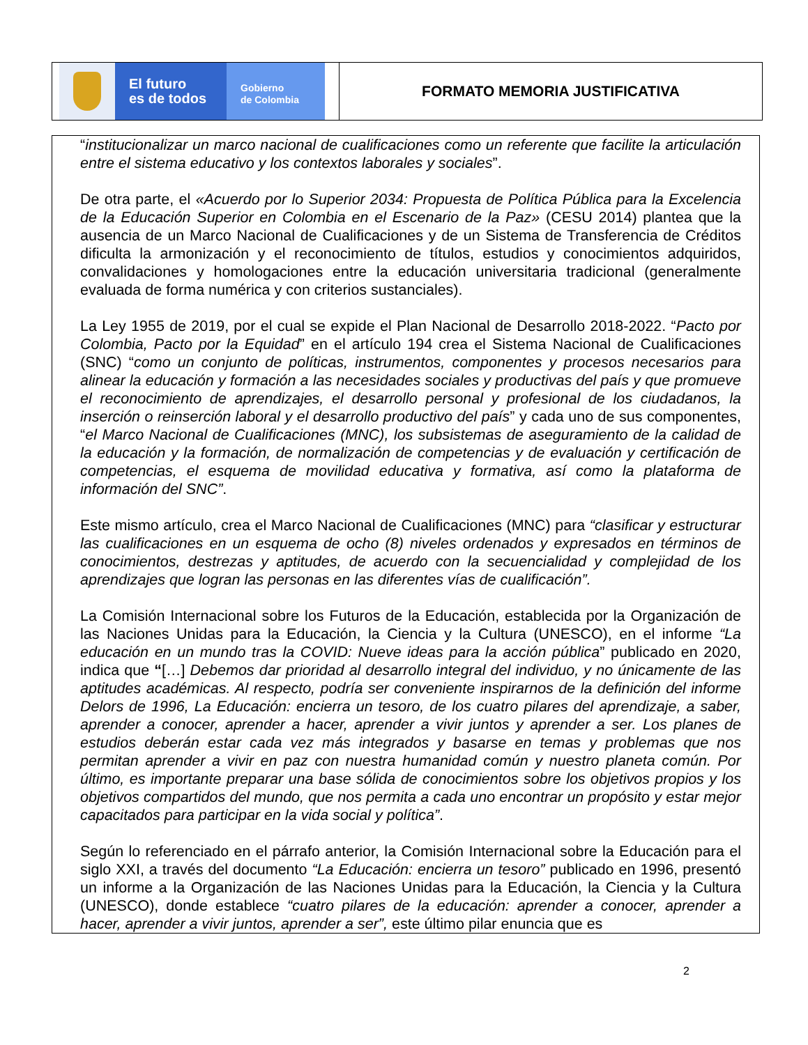El futuro
es de todos
Gobierno
de Colombia
FORMATO MEMORIA JUSTIFICATIVA
“institucionalizar un marco nacional de cualificaciones como un referente que facilite la articulación entre el sistema educativo y los contextos laborales y sociales”.
De otra parte, el «Acuerdo por lo Superior 2034: Propuesta de Política Pública para la Excelencia de la Educación Superior en Colombia en el Escenario de la Paz» (CESU 2014) plantea que la ausencia de un Marco Nacional de Cualificaciones y de un Sistema de Transferencia de Créditos dificulta la armonización y el reconocimiento de títulos, estudios y conocimientos adquiridos, convalidaciones y homologaciones entre la educación universitaria tradicional (generalmente evaluada de forma numérica y con criterios sustanciales).
La Ley 1955 de 2019, por el cual se expide el Plan Nacional de Desarrollo 2018-2022. “Pacto por Colombia, Pacto por la Equidad” en el artículo 194 crea el Sistema Nacional de Cualificaciones (SNC) “como un conjunto de políticas, instrumentos, componentes y procesos necesarios para alinear la educación y formación a las necesidades sociales y productivas del país y que promueve el reconocimiento de aprendizajes, el desarrollo personal y profesional de los ciudadanos, la inserción o reinserción laboral y el desarrollo productivo del país” y cada uno de sus componentes, “el Marco Nacional de Cualificaciones (MNC), los subsistemas de aseguramiento de la calidad de la educación y la formación, de normalización de competencias y de evaluación y certificación de competencias, el esquema de movilidad educativa y formativa, así como la plataforma de información del SNC”.
Este mismo artículo, crea el Marco Nacional de Cualificaciones (MNC) para “clasificar y estructurar las cualificaciones en un esquema de ocho (8) niveles ordenados y expresados en términos de conocimientos, destrezas y aptitudes, de acuerdo con la secuencialidad y complejidad de los aprendizajes que logran las personas en las diferentes vías de cualificación”.
La Comisión Internacional sobre los Futuros de la Educación, establecida por la Organización de las Naciones Unidas para la Educación, la Ciencia y la Cultura (UNESCO), en el informe “La educación en un mundo tras la COVID: Nueve ideas para la acción pública” publicado en 2020, indica que “[…] Debemos dar prioridad al desarrollo integral del individuo, y no únicamente de las aptitudes académicas. Al respecto, podría ser conveniente inspirarnos de la definición del informe Delors de 1996, La Educación: encierra un tesoro, de los cuatro pilares del aprendizaje, a saber, aprender a conocer, aprender a hacer, aprender a vivir juntos y aprender a ser. Los planes de estudios deberán estar cada vez más integrados y basarse en temas y problemas que nos permitan aprender a vivir en paz con nuestra humanidad común y nuestro planeta común. Por último, es importante preparar una base sólida de conocimientos sobre los objetivos propios y los objetivos compartidos del mundo, que nos permita a cada uno encontrar un propósito y estar mejor capacitados para participar en la vida social y política”.
Según lo referenciado en el párrafo anterior, la Comisión Internacional sobre la Educación para el siglo XXI, a través del documento “La Educación: encierra un tesoro” publicado en 1996, presentó un informe a la Organización de las Naciones Unidas para la Educación, la Ciencia y la Cultura (UNESCO), donde establece “cuatro pilares de la educación: aprender a conocer, aprender a hacer, aprender a vivir juntos, aprender a ser”, este último pilar enuncia que es
2